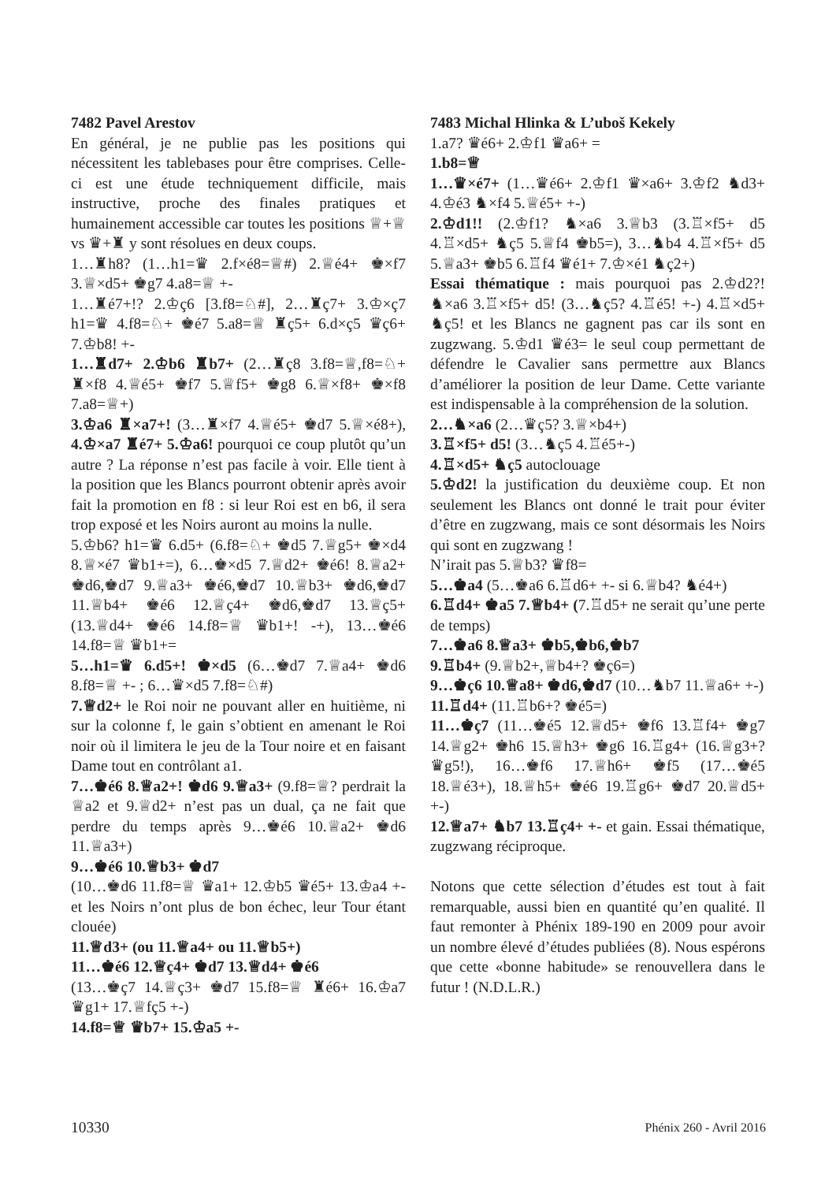7482 Pavel Arestov
En général, je ne publie pas les positions qui nécessitent les tablebases pour être comprises. Celle-ci est une étude techniquement difficile, mais instructive, proche des finales pratiques et humainement accessible car toutes les positions ♕+♕ vs ♛+♜ y sont résolues en deux coups.
1…♜h8? (1…h1=♛ 2.f×é8=♕#) 2.♕é4+ ♚×f7 3.♕×d5+ ♚g7 4.a8=♕ +-
1…♜é7+!? 2.♔ç6 [3.f8=♘#], 2…♜ç7+ 3.♔×ç7 h1=♛ 4.f8=♘+ ♚é7 5.a8=♕ ♜ç5+ 6.d×ç5 ♛ç6+ 7.♔b8! +-
1…♜d7+ 2.♔b6 ♜b7+ (2…♜ç8 3.f8=♕,f8=♘+ ♜×f8 4.♕é5+ ♚f7 5.♕f5+ ♚g8 6.♕×f8+ ♚×f8 7.a8=♕+)
3.♔a6 ♜×a7+! (3…♜×f7 4.♕é5+ ♚d7 5.♕×é8+), 4.♔×a7 ♜é7+ 5.♔a6! pourquoi ce coup plutôt qu’un autre ? La réponse n’est pas facile à voir. Elle tient à la position que les Blancs pourront obtenir après avoir fait la promotion en f8 : si leur Roi est en b6, il sera trop exposé et les Noirs auront au moins la nulle.
5.♔b6? h1=♛ 6.d5+ (6.f8=♘+ ♚d5 7.♕g5+ ♚×d4 8.♕×é7 ♛b1+=), 6…♚×d5 7.♕d2+ ♚é6! 8.♕a2+ ♚d6,♚d7 9.♕a3+ ♚é6,♚d7 10.♕b3+ ♚d6,♚d7 11.♕b4+ ♚é6 12.♕ç4+ ♚d6,♚d7 13.♕ç5+ (13.♕d4+ ♚é6 14.f8=♕ ♛b1+! -+), 13…♚é6 14.f8=♕ ♛b1+=
5…h1=♛ 6.d5+! ♚×d5 (6…♚d7 7.♕a4+ ♚d6 8.f8=♕ +- ; 6…♛×d5 7.f8=♘#)
7.♕d2+ le Roi noir ne pouvant aller en huitième, ni sur la colonne f, le gain s’obtient en amenant le Roi noir où il limitera le jeu de la Tour noire et en faisant Dame tout en contrôlant a1.
7…♚é6 8.♕a2+! ♚d6 9.♕a3+ (9.f8=♕? perdrait la ♕a2 et 9.♕d2+ n’est pas un dual, ça ne fait que perdre du temps après 9…♚é6 10.♕a2+ ♚d6 11.♕a3+)
9…♚é6 10.♕b3+ ♚d7
(10…♚d6 11.f8=♕ ♛a1+ 12.♔b5 ♛é5+ 13.♔a4 +- et les Noirs n’ont plus de bon échec, leur Tour étant clouée)
11.♕d3+ (ou 11.♕a4+ ou 11.♕b5+)
11…♚é6 12.♕ç4+ ♚d7 13.♕d4+ ♚é6
(13…♚ç7 14.♕ç3+ ♚d7 15.f8=♕ ♜é6+ 16.♔a7 ♛g1+ 17.♕fç5 +-)
14.f8=♕ ♛b7+ 15.♔a5 +-
7483 Michal Hlinka & L’uboš Kekely
1.a7? ♛é6+ 2.♔f1 ♛a6+ =
1.b8=♕
1…♛×é7+ (1…♛é6+ 2.♔f1 ♛×a6+ 3.♔f2 ♞d3+ 4.♔é3 ♞×f4 5.♕é5+ +-)
2.♔d1!! (2.♔f1? ♞×a6 3.♕b3 (3.♖×f5+ d5 4.♖×d5+ ♞ç5 5.♕f4 ♚b5=), 3…♞b4 4.♖×f5+ d5 5.♕a3+ ♚b5 6.♖f4 ♛é1+ 7.♔×é1 ♞ç2+)
Essai thématique : mais pourquoi pas 2.♔d2?! ♞×a6 3.♖×f5+ d5! (3…♞ç5? 4.♖é5! +-) 4.♖×d5+ ♞ç5! et les Blancs ne gagnent pas car ils sont en zugzwang. 5.♔d1 ♛é3= le seul coup permettant de défendre le Cavalier sans permettre aux Blancs d’améliorer la position de leur Dame. Cette variante est indispensable à la compréhension de la solution.
2…♞×a6 (2…♛ç5? 3.♕×b4+)
3.♖×f5+ d5! (3…♞ç5 4.♖é5+-)
4.♖×d5+ ♞ç5 autoclouage
5.♔d2! la justification du deuxième coup. Et non seulement les Blancs ont donné le trait pour éviter d’être en zugzwang, mais ce sont désormais les Noirs qui sont en zugzwang !
N’irait pas 5.♕b3? ♛f8=
5…♚a4 (5…♚a6 6.♖d6+ +- si 6.♕b4? ♞é4+)
6.♖d4+ ♚a5 7.♕b4+ (7.♖d5+ ne serait qu’une perte de temps)
7…♚a6 8.♕a3+ ♚b5,♚b6,♚b7
9.♖b4+ (9.♕b2+,♕b4+? ♚ç6=)
9…♚ç6 10.♕a8+ ♚d6,♚d7 (10…♞b7 11.♕a6+ +-)
11.♖d4+ (11.♖b6+? ♚é5=)
11…♚ç7 (11…♚é5 12.♕d5+ ♚f6 13.♖f4+ ♚g7 14.♕g2+ ♚h6 15.♕h3+ ♚g6 16.♖g4+ (16.♕g3+? ♛g5!), 16…♚f6 17.♕h6+ ♚f5 (17…♚é5 18.♕é3+), 18.♕h5+ ♚é6 19.♖g6+ ♚d7 20.♕d5+ +-)
12.♕a7+ ♞b7 13.♖ç4+ +- et gain. Essai thématique, zugzwang réciproque.
Notons que cette sélection d’études est tout à fait remarquable, aussi bien en quantité qu’en qualité. Il faut remonter à Phénix 189-190 en 2009 pour avoir un nombre élevé d’études publiées (8). Nous espérons que cette «bonne habitude» se renouvellera dans le futur ! (N.D.L.R.)
10330 Phénix 260 - Avril 2016